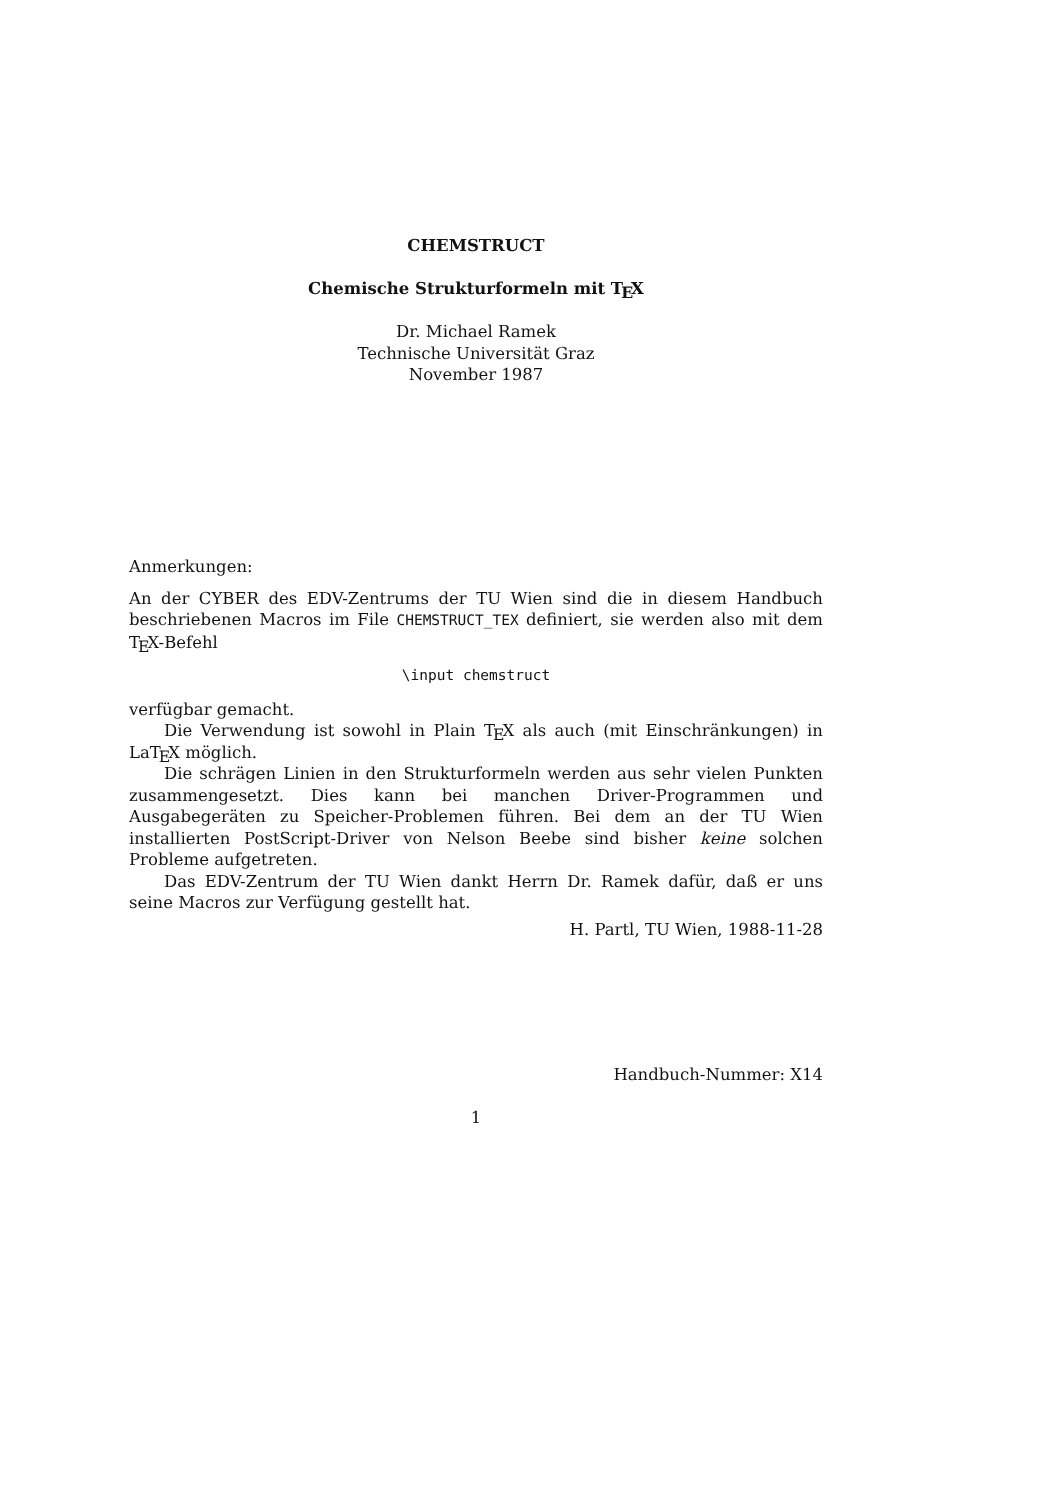CHEMSTRUCT
Chemische Strukturformeln mit TEX
Dr. Michael Ramek
Technische Universität Graz
November 1987
Anmerkungen:
An der CYBER des EDV-Zentrums der TU Wien sind die in diesem Handbuch beschriebenen Macros im File CHEMSTRUCT_TEX definiert, sie werden also mit dem TEX-Befehl
\input chemstruct
verfügbar gemacht.
Die Verwendung ist sowohl in Plain TEX als auch (mit Einschränkungen) in LaTEX möglich.
Die schrägen Linien in den Strukturformeln werden aus sehr vielen Punkten zusammengesetzt. Dies kann bei manchen Driver-Programmen und Ausgabegeräten zu Speicher-Problemen führen. Bei dem an der TU Wien installierten PostScript-Driver von Nelson Beebe sind bisher keine solchen Probleme aufgetreten.
Das EDV-Zentrum der TU Wien dankt Herrn Dr. Ramek dafür, daß er uns seine Macros zur Verfügung gestellt hat.
H. Partl, TU Wien, 1988-11-28
Handbuch-Nummer: X14
1